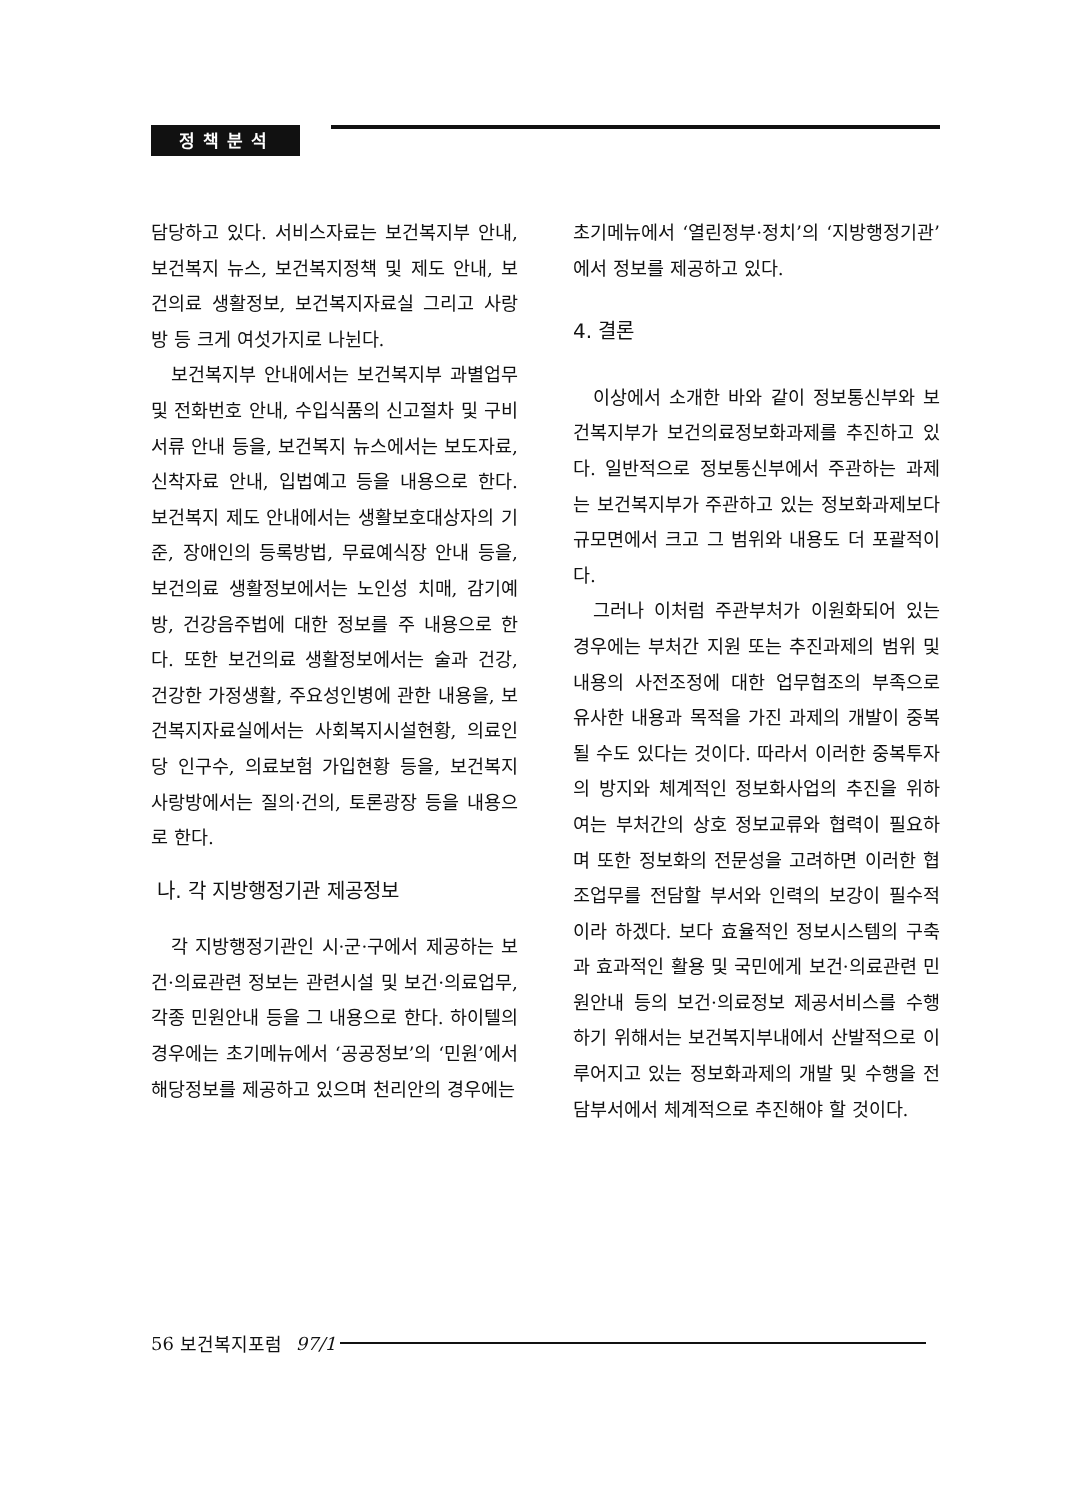정책분석
담당하고 있다. 서비스자료는 보건복지부 안내, 보건복지 뉴스, 보건복지정책 및 제도 안내, 보건의료 생활정보, 보건복지자료실 그리고 사랑방 등 크게 여섯가지로 나뉜다.
보건복지부 안내에서는 보건복지부 과별업무 및 전화번호 안내, 수입식품의 신고절차 및 구비서류 안내 등을, 보건복지 뉴스에서는 보도자료, 신착자료 안내, 입법예고 등을 내용으로 한다. 보건복지 제도 안내에서는 생활보호대상자의 기준, 장애인의 등록방법, 무료예식장 안내 등을, 보건의료 생활정보에서는 노인성 치매, 감기예방, 건강음주법에 대한 정보를 주 내용으로 한다. 또한 보건의료 생활정보에서는 술과 건강, 건강한 가정생활, 주요성인병에 관한 내용을, 보건복지자료실에서는 사회복지시설현황, 의료인당 인구수, 의료보험 가입현황 등을, 보건복지 사랑방에서는 질의·건의, 토론광장 등을 내용으로 한다.
나. 각 지방행정기관 제공정보
각 지방행정기관인 시·군·구에서 제공하는 보건·의료관련 정보는 관련시설 및 보건·의료업무, 각종 민원안내 등을 그 내용으로 한다. 하이텔의 경우에는 초기메뉴에서 ‘공공정보’의 ‘민원’에서 해당정보를 제공하고 있으며 천리안의 경우에는
초기메뉴에서 ‘열린정부·정치’의 ‘지방행정기관’에서 정보를 제공하고 있다.
4. 결론
이상에서 소개한 바와 같이 정보통신부와 보건복지부가 보건의료정보화과제를 추진하고 있다. 일반적으로 정보통신부에서 주관하는 과제는 보건복지부가 주관하고 있는 정보화과제보다 규모면에서 크고 그 범위와 내용도 더 포괄적이다.
그러나 이처럼 주관부처가 이원화되어 있는 경우에는 부처간 지원 또는 추진과제의 범위 및 내용의 사전조정에 대한 업무협조의 부족으로 유사한 내용과 목적을 가진 과제의 개발이 중복될 수도 있다는 것이다. 따라서 이러한 중복투자의 방지와 체계적인 정보화사업의 추진을 위하여는 부처간의 상호 정보교류와 협력이 필요하며 또한 정보화의 전문성을 고려하면 이러한 협조업무를 전담할 부서와 인력의 보강이 필수적이라 하겠다. 보다 효율적인 정보시스템의 구축과 효과적인 활용 및 국민에게 보건·의료관련 민원안내 등의 보건·의료정보 제공서비스를 수행하기 위해서는 보건복지부내에서 산발적으로 이루어지고 있는 정보화과제의 개발 및 수행을 전담부서에서 체계적으로 추진해야 할 것이다.
56 보건복지포럼 97/1